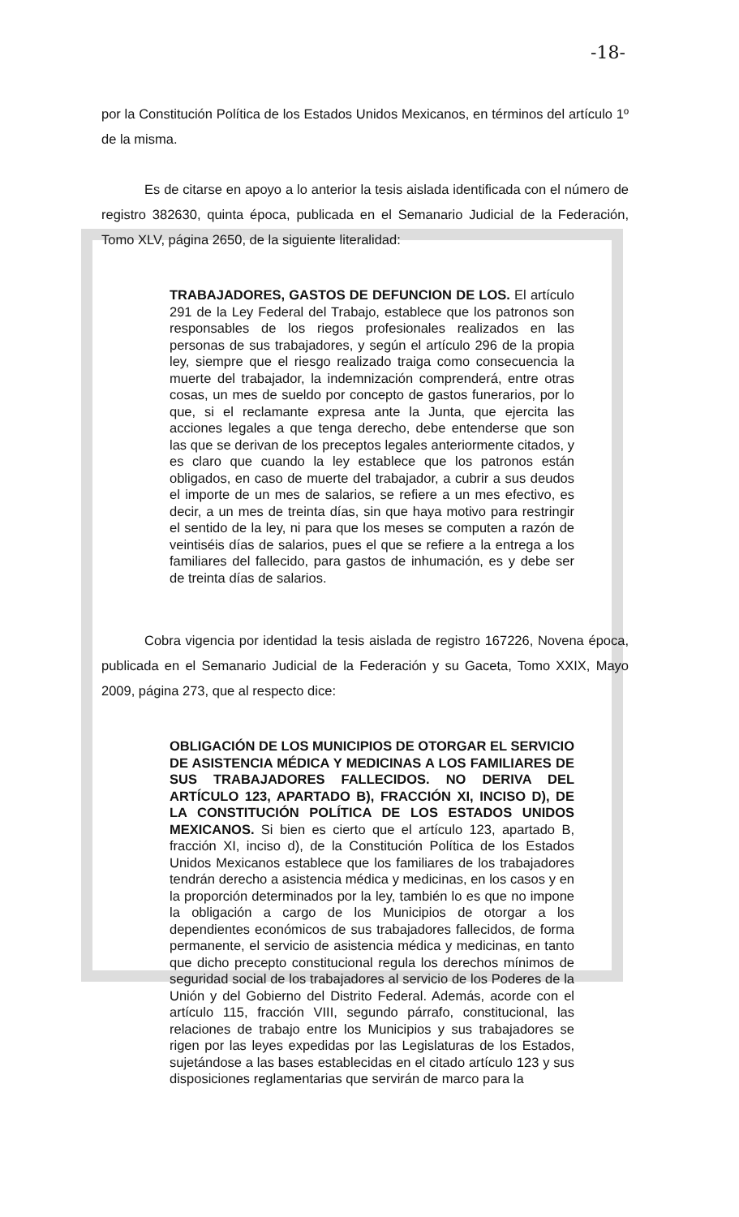-18-
por la Constitución Política de los Estados Unidos Mexicanos, en términos del artículo 1º de la misma.
Es de citarse en apoyo a lo anterior la tesis aislada identificada con el número de registro 382630, quinta época, publicada en el Semanario Judicial de la Federación, Tomo XLV, página 2650, de la siguiente literalidad:
TRABAJADORES, GASTOS DE DEFUNCION DE LOS. El artículo 291 de la Ley Federal del Trabajo, establece que los patronos son responsables de los riegos profesionales realizados en las personas de sus trabajadores, y según el artículo 296 de la propia ley, siempre que el riesgo realizado traiga como consecuencia la muerte del trabajador, la indemnización comprenderá, entre otras cosas, un mes de sueldo por concepto de gastos funerarios, por lo que, si el reclamante expresa ante la Junta, que ejercita las acciones legales a que tenga derecho, debe entenderse que son las que se derivan de los preceptos legales anteriormente citados, y es claro que cuando la ley establece que los patronos están obligados, en caso de muerte del trabajador, a cubrir a sus deudos el importe de un mes de salarios, se refiere a un mes efectivo, es decir, a un mes de treinta días, sin que haya motivo para restringir el sentido de la ley, ni para que los meses se computen a razón de veintiséis días de salarios, pues el que se refiere a la entrega a los familiares del fallecido, para gastos de inhumación, es y debe ser de treinta días de salarios.
Cobra vigencia por identidad la tesis aislada de registro 167226, Novena época, publicada en el Semanario Judicial de la Federación y su Gaceta, Tomo XXIX, Mayo 2009, página 273, que al respecto dice:
OBLIGACIÓN DE LOS MUNICIPIOS DE OTORGAR EL SERVICIO DE ASISTENCIA MÉDICA Y MEDICINAS A LOS FAMILIARES DE SUS TRABAJADORES FALLECIDOS. NO DERIVA DEL ARTÍCULO 123, APARTADO B), FRACCIÓN XI, INCISO D), DE LA CONSTITUCIÓN POLÍTICA DE LOS ESTADOS UNIDOS MEXICANOS. Si bien es cierto que el artículo 123, apartado B, fracción XI, inciso d), de la Constitución Política de los Estados Unidos Mexicanos establece que los familiares de los trabajadores tendrán derecho a asistencia médica y medicinas, en los casos y en la proporción determinados por la ley, también lo es que no impone la obligación a cargo de los Municipios de otorgar a los dependientes económicos de sus trabajadores fallecidos, de forma permanente, el servicio de asistencia médica y medicinas, en tanto que dicho precepto constitucional regula los derechos mínimos de seguridad social de los trabajadores al servicio de los Poderes de la Unión y del Gobierno del Distrito Federal. Además, acorde con el artículo 115, fracción VIII, segundo párrafo, constitucional, las relaciones de trabajo entre los Municipios y sus trabajadores se rigen por las leyes expedidas por las Legislaturas de los Estados, sujetándose a las bases establecidas en el citado artículo 123 y sus disposiciones reglamentarias que servirán de marco para la